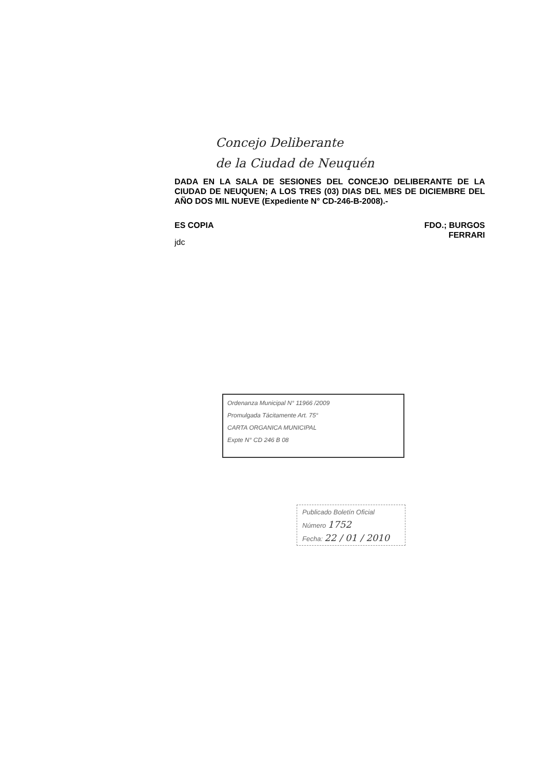Concejo Deliberante
de la Ciudad de Neuquén
DADA EN LA SALA DE SESIONES DEL CONCEJO DELIBERANTE DE LA CIUDAD DE NEUQUEN; A LOS TRES (03) DIAS DEL MES DE DICIEMBRE DEL AÑO DOS MIL NUEVE (Expediente N° CD-246-B-2008).-
ES COPIA
jdc
FDO.; BURGOS
FERRARI
Ordenanza Municipal N° 11966 /2009
Promulgada Tácitamente Art. 75°
CARTA ORGANICA MUNICIPAL
Expte N° CD 246 B 08
Publicado Boletín Oficial
Número 1752
Fecha: 22 / 01 / 2010